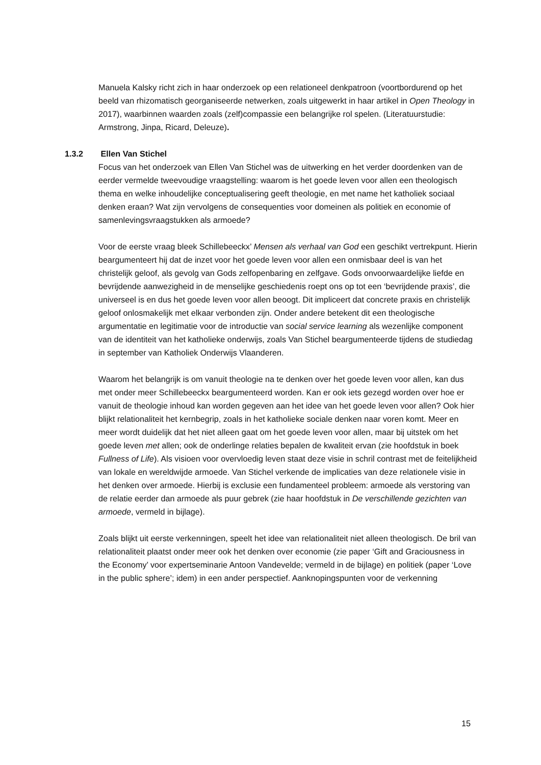Manuela Kalsky richt zich in haar onderzoek op een relationeel denkpatroon (voortbordurend op het beeld van rhizomatisch georganiseerde netwerken, zoals uitgewerkt in haar artikel in Open Theology in 2017), waarbinnen waarden zoals (zelf)compassie een belangrijke rol spelen. (Literatuurstudie: Armstrong, Jinpa, Ricard, Deleuze).
1.3.2 Ellen Van Stichel
Focus van het onderzoek van Ellen Van Stichel was de uitwerking en het verder doordenken van de eerder vermelde tweevoudige vraagstelling: waarom is het goede leven voor allen een theologisch thema en welke inhoudelijke conceptualisering geeft theologie, en met name het katholiek sociaal denken eraan? Wat zijn vervolgens de consequenties voor domeinen als politiek en economie of samenlevingsvraagstukken als armoede?
Voor de eerste vraag bleek Schillebeeckx’ Mensen als verhaal van God een geschikt vertrekpunt. Hierin beargumenteert hij dat de inzet voor het goede leven voor allen een onmisbaar deel is van het christelijk geloof, als gevolg van Gods zelfopenbaring en zelfgave. Gods onvoorwaardelijke liefde en bevrijdende aanwezigheid in de menselijke geschiedenis roept ons op tot een ‘bevrijdende praxis’, die universeel is en dus het goede leven voor allen beoogt. Dit impliceert dat concrete praxis en christelijk geloof onlosmakelijk met elkaar verbonden zijn. Onder andere betekent dit een theologische argumentatie en legitimatie voor de introductie van social service learning als wezenlijke component van de identiteit van het katholieke onderwijs, zoals Van Stichel beargumenteerde tijdens de studiedag in september van Katholiek Onderwijs Vlaanderen.
Waarom het belangrijk is om vanuit theologie na te denken over het goede leven voor allen, kan dus met onder meer Schillebeeckx beargumenteerd worden. Kan er ook iets gezegd worden over hoe er vanuit de theologie inhoud kan worden gegeven aan het idee van het goede leven voor allen? Ook hier blijkt relationaliteit het kernbegrip, zoals in het katholieke sociale denken naar voren komt. Meer en meer wordt duidelijk dat het niet alleen gaat om het goede leven voor allen, maar bij uitstek om het goede leven met allen; ook de onderlinge relaties bepalen de kwaliteit ervan (zie hoofdstuk in boek Fullness of Life). Als visioen voor overvloedig leven staat deze visie in schril contrast met de feitelijkheid van lokale en wereldwijde armoede. Van Stichel verkende de implicaties van deze relationele visie in het denken over armoede. Hierbij is exclusie een fundamenteel probleem: armoede als verstoring van de relatie eerder dan armoede als puur gebrek (zie haar hoofdstuk in De verschillende gezichten van armoede, vermeld in bijlage).
Zoals blijkt uit eerste verkenningen, speelt het idee van relationaliteit niet alleen theologisch. De bril van relationaliteit plaatst onder meer ook het denken over economie (zie paper ‘Gift and Graciousness in the Economy’ voor expertseminarie Antoon Vandevelde; vermeld in de bijlage) en politiek (paper ‘Love in the public sphere’; idem) in een ander perspectief. Aanknopingspunten voor de verkenning
15